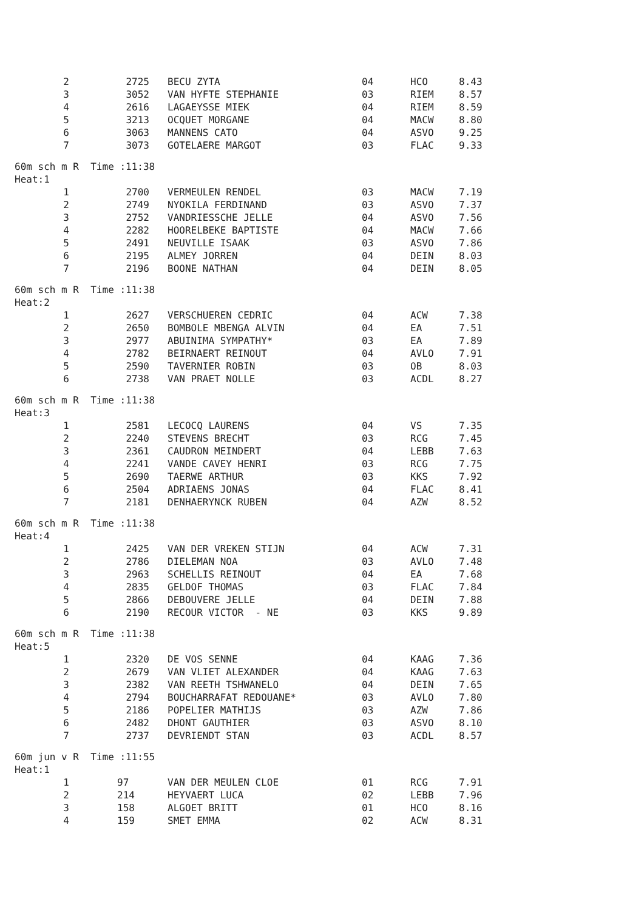| 2 | 2725 | BECU ZYTA | 04 | HCO | 8.43 |
| 3 | 3052 | VAN HYFTE STEPHANIE | 03 | RIEM | 8.57 |
| 4 | 2616 | LAGAEYSSE MIEK | 04 | RIEM | 8.59 |
| 5 | 3213 | OCQUET MORGANE | 04 | MACW | 8.80 |
| 6 | 3063 | MANNENS CATO | 04 | ASVO | 9.25 |
| 7 | 3073 | GOTELAERE MARGOT | 03 | FLAC | 9.33 |
| 60m sch m R Time :11:38 | | | | | |
| Heat:1 | | | | | |
| 1 | 2700 | VERMEULEN RENDEL | 03 | MACW | 7.19 |
| 2 | 2749 | NYOKILA FERDINAND | 03 | ASVO | 7.37 |
| 3 | 2752 | VANDRIESSCHE JELLE | 04 | ASVO | 7.56 |
| 4 | 2282 | HOORELBEKE BAPTISTE | 04 | MACW | 7.66 |
| 5 | 2491 | NEUVILLE ISAAK | 03 | ASVO | 7.86 |
| 6 | 2195 | ALMEY JORREN | 04 | DEIN | 8.03 |
| 7 | 2196 | BOONE NATHAN | 04 | DEIN | 8.05 |
| 60m sch m R Time :11:38 | | | | | |
| Heat:2 | | | | | |
| 1 | 2627 | VERSCHUEREN CEDRIC | 04 | ACW | 7.38 |
| 2 | 2650 | BOMBOLE MBENGA ALVIN | 04 | EA | 7.51 |
| 3 | 2977 | ABUINIMA SYMPATHY* | 03 | EA | 7.89 |
| 4 | 2782 | BEIRNAERT REINOUT | 04 | AVLO | 7.91 |
| 5 | 2590 | TAVERNIER ROBIN | 03 | OB | 8.03 |
| 6 | 2738 | VAN PRAET NOLLE | 03 | ACDL | 8.27 |
| 60m sch m R Time :11:38 | | | | | |
| Heat:3 | | | | | |
| 1 | 2581 | LECOCQ LAURENS | 04 | VS | 7.35 |
| 2 | 2240 | STEVENS BRECHT | 03 | RCG | 7.45 |
| 3 | 2361 | CAUDRON MEINDERT | 04 | LEBB | 7.63 |
| 4 | 2241 | VANDE CAVEY HENRI | 03 | RCG | 7.75 |
| 5 | 2690 | TAERWE ARTHUR | 03 | KKS | 7.92 |
| 6 | 2504 | ADRIAENS JONAS | 04 | FLAC | 8.41 |
| 7 | 2181 | DENHAERYNCK RUBEN | 04 | AZW | 8.52 |
| 60m sch m R Time :11:38 | | | | | |
| Heat:4 | | | | | |
| 1 | 2425 | VAN DER VREKEN STIJN | 04 | ACW | 7.31 |
| 2 | 2786 | DIELEMAN NOA | 03 | AVLO | 7.48 |
| 3 | 2963 | SCHELLIS REINOUT | 04 | EA | 7.68 |
| 4 | 2835 | GELDOF THOMAS | 03 | FLAC | 7.84 |
| 5 | 2866 | DEBOUVERE JELLE | 04 | DEIN | 7.88 |
| 6 | 2190 | RECOUR VICTOR - NE | 03 | KKS | 9.89 |
| 60m sch m R Time :11:38 | | | | | |
| Heat:5 | | | | | |
| 1 | 2320 | DE VOS SENNE | 04 | KAAG | 7.36 |
| 2 | 2679 | VAN VLIET ALEXANDER | 04 | KAAG | 7.63 |
| 3 | 2382 | VAN REETH TSHWANELO | 04 | DEIN | 7.65 |
| 4 | 2794 | BOUCHARRAFAT REDOUANE* | 03 | AVLO | 7.80 |
| 5 | 2186 | POPELIER MATHIJS | 03 | AZW | 7.86 |
| 6 | 2482 | DHONT GAUTHIER | 03 | ASVO | 8.10 |
| 7 | 2737 | DEVRIENDT STAN | 03 | ACDL | 8.57 |
| 60m jun v R Time :11:55 | | | | | |
| Heat:1 | | | | | |
| 1 | 97 | VAN DER MEULEN CLOE | 01 | RCG | 7.91 |
| 2 | 214 | HEYVAERT LUCA | 02 | LEBB | 7.96 |
| 3 | 158 | ALGOET BRITT | 01 | HCO | 8.16 |
| 4 | 159 | SMET EMMA | 02 | ACW | 8.31 |